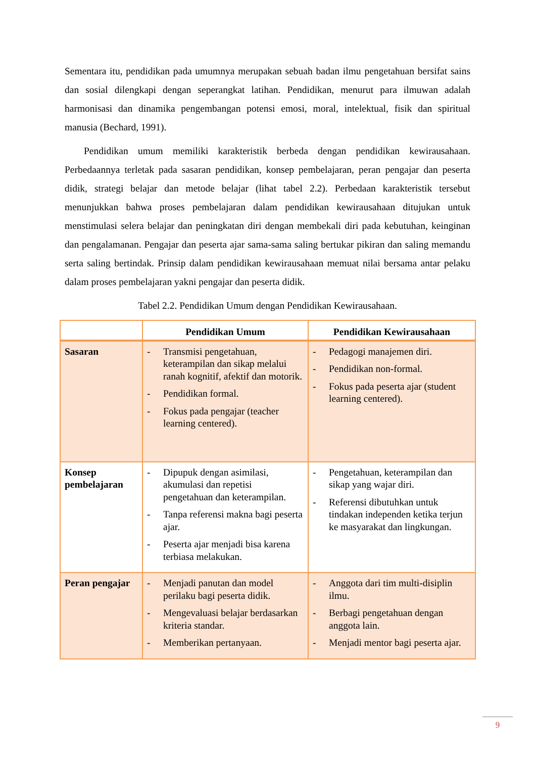Sementara itu, pendidikan pada umumnya merupakan sebuah badan ilmu pengetahuan bersifat sains dan sosial dilengkapi dengan seperangkat latihan. Pendidikan, menurut para ilmuwan adalah harmonisasi dan dinamika pengembangan potensi emosi, moral, intelektual, fisik dan spiritual manusia (Bechard, 1991).
Pendidikan umum memiliki karakteristik berbeda dengan pendidikan kewirausahaan. Perbedaannya terletak pada sasaran pendidikan, konsep pembelajaran, peran pengajar dan peserta didik, strategi belajar dan metode belajar (lihat tabel 2.2). Perbedaan karakteristik tersebut menunjukkan bahwa proses pembelajaran dalam pendidikan kewirausahaan ditujukan untuk menstimulasi selera belajar dan peningkatan diri dengan membekali diri pada kebutuhan, keinginan dan pengalamanan. Pengajar dan peserta ajar sama-sama saling bertukar pikiran dan saling memandu serta saling bertindak. Prinsip dalam pendidikan kewirausahaan memuat nilai bersama antar pelaku dalam proses pembelajaran yakni pengajar dan peserta didik.
Tabel 2.2. Pendidikan Umum dengan Pendidikan Kewirausahaan.
| | Pendidikan Umum | Pendidikan Kewirausahaan |
| --- | --- | --- |
| Sasaran | - Transmisi pengetahuan, keterampilan dan sikap melalui ranah kognitif, afektif dan motorik. - Pendidikan formal. - Fokus pada pengajar (teacher learning centered). | - Pedagogi manajemen diri. - Pendidikan non-formal. - Fokus pada peserta ajar (student learning centered). |
| Konsep pembelajaran | - Dipupuk dengan asimilasi, akumulasi dan repetisi pengetahuan dan keterampilan. - Tanpa referensi makna bagi peserta ajar. - Peserta ajar menjadi bisa karena terbiasa melakukan. | - Pengetahuan, keterampilan dan sikap yang wajar diri. - Referensi dibutuhkan untuk tindakan independen ketika terjun ke masyarakat dan lingkungan. |
| Peran pengajar | - Menjadi panutan dan model perilaku bagi peserta didik. - Mengevaluasi belajar berdasarkan kriteria standar. - Memberikan pertanyaan. | - Anggota dari tim multi-disiplin ilmu. - Berbagi pengetahuan dengan anggota lain. - Menjadi mentor bagi peserta ajar. |
9